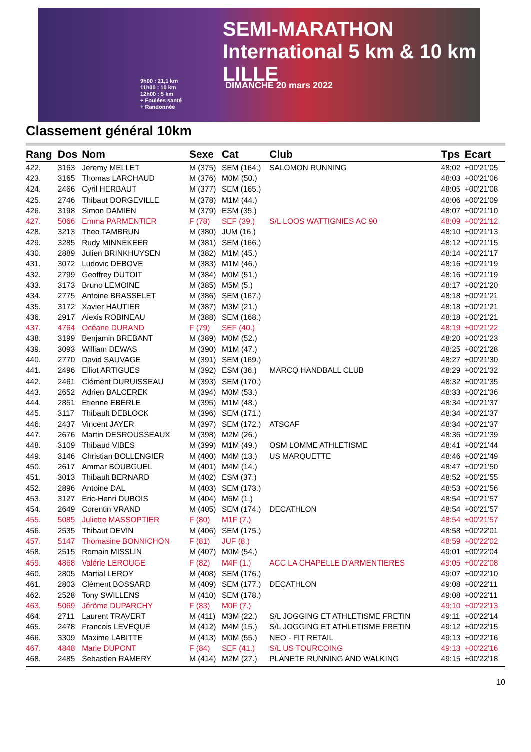SEMI-MARATHON International 5 km & 10 km LILLE
9h00 : 21,1 km
11h00 : 10 km
12h00 : 5 km
+ Foulées santé
+ Randonnée
DIMANCHE 20 mars 2022
Classement général 10km
| Rang | Dos | Nom | Sexe | Cat | Club | Tps | Ecart |
| --- | --- | --- | --- | --- | --- | --- | --- |
| 422. | 3163 | Jeremy MELLET | M (375) | SEM (164.) | SALOMON RUNNING | 48:02 | +00'21'05 |
| 423. | 3165 | Thomas LARCHAUD | M (376) | M0M (50.) | | 48:03 | +00'21'06 |
| 424. | 2466 | Cyril HERBAUT | M (377) | SEM (165.) | | 48:05 | +00'21'08 |
| 425. | 2746 | Thibaut DORGEVILLE | M (378) | M1M (44.) | | 48:06 | +00'21'09 |
| 426. | 3198 | Simon DAMIEN | M (379) | ESM (35.) | | 48:07 | +00'21'10 |
| 427. | 5066 | Emma PARMENTIER | F (78) | SEF (39.) | S/L LOOS WATTIGNIES AC 90 | 48:09 | +00'21'12 |
| 428. | 3213 | Theo TAMBRUN | M (380) | JUM (16.) | | 48:10 | +00'21'13 |
| 429. | 3285 | Rudy MINNEKEER | M (381) | SEM (166.) | | 48:12 | +00'21'15 |
| 430. | 2889 | Julien BRINKHUYSEN | M (382) | M1M (45.) | | 48:14 | +00'21'17 |
| 431. | 3072 | Ludovic DEBOVE | M (383) | M1M (46.) | | 48:16 | +00'21'19 |
| 432. | 2799 | Geoffrey DUTOIT | M (384) | M0M (51.) | | 48:16 | +00'21'19 |
| 433. | 3173 | Bruno LEMOINE | M (385) | M5M (5.) | | 48:17 | +00'21'20 |
| 434. | 2775 | Antoine BRASSELET | M (386) | SEM (167.) | | 48:18 | +00'21'21 |
| 435. | 3172 | Xavier HAUTIER | M (387) | M3M (21.) | | 48:18 | +00'21'21 |
| 436. | 2917 | Alexis ROBINEAU | M (388) | SEM (168.) | | 48:18 | +00'21'21 |
| 437. | 4764 | Océane DURAND | F (79) | SEF (40.) | | 48:19 | +00'21'22 |
| 438. | 3199 | Benjamin BREBANT | M (389) | M0M (52.) | | 48:20 | +00'21'23 |
| 439. | 3093 | William DEWAS | M (390) | M1M (47.) | | 48:25 | +00'21'28 |
| 440. | 2770 | David SAUVAGE | M (391) | SEM (169.) | | 48:27 | +00'21'30 |
| 441. | 2496 | Elliot ARTIGUES | M (392) | ESM (36.) | MARCQ HANDBALL CLUB | 48:29 | +00'21'32 |
| 442. | 2461 | Clément DURUISSEAU | M (393) | SEM (170.) | | 48:32 | +00'21'35 |
| 443. | 2652 | Adrien BALCEREK | M (394) | M0M (53.) | | 48:33 | +00'21'36 |
| 444. | 2851 | Etienne EBERLE | M (395) | M1M (48.) | | 48:34 | +00'21'37 |
| 445. | 3117 | Thibault DEBLOCK | M (396) | SEM (171.) | | 48:34 | +00'21'37 |
| 446. | 2437 | Vincent JAYER | M (397) | SEM (172.) | ATSCAF | 48:34 | +00'21'37 |
| 447. | 2676 | Martin DESROUSSEAUX | M (398) | M2M (26.) | | 48:36 | +00'21'39 |
| 448. | 3109 | Thibaud VIBES | M (399) | M1M (49.) | OSM LOMME ATHLETISME | 48:41 | +00'21'44 |
| 449. | 3146 | Christian BOLLENGIER | M (400) | M4M (13.) | US MARQUETTE | 48:46 | +00'21'49 |
| 450. | 2617 | Ammar BOUBGUEL | M (401) | M4M (14.) | | 48:47 | +00'21'50 |
| 451. | 3013 | Thibault BERNARD | M (402) | ESM (37.) | | 48:52 | +00'21'55 |
| 452. | 2896 | Antoine DAL | M (403) | SEM (173.) | | 48:53 | +00'21'56 |
| 453. | 3127 | Eric-Henri DUBOIS | M (404) | M6M (1.) | | 48:54 | +00'21'57 |
| 454. | 2649 | Corentin VRAND | M (405) | SEM (174.) | DECATHLON | 48:54 | +00'21'57 |
| 455. | 5085 | Juliette MASSOPTIER | F (80) | M1F (7.) | | 48:54 | +00'21'57 |
| 456. | 2535 | Thibaut DEVIN | M (406) | SEM (175.) | | 48:58 | +00'22'01 |
| 457. | 5147 | Thomasine BONNICHON | F (81) | JUF (8.) | | 48:59 | +00'22'02 |
| 458. | 2515 | Romain MISSLIN | M (407) | M0M (54.) | | 49:01 | +00'22'04 |
| 459. | 4868 | Valérie LEROUGE | F (82) | M4F (1.) | ACC LA CHAPELLE D'ARMENTIERES | 49:05 | +00'22'08 |
| 460. | 2805 | Martial LEROY | M (408) | SEM (176.) | | 49:07 | +00'22'10 |
| 461. | 2803 | Clément BOSSARD | M (409) | SEM (177.) | DECATHLON | 49:08 | +00'22'11 |
| 462. | 2528 | Tony SWILLENS | M (410) | SEM (178.) | | 49:08 | +00'22'11 |
| 463. | 5069 | Jérôme DUPARCHY | F (83) | M0F (7.) | | 49:10 | +00'22'13 |
| 464. | 2711 | Laurent TRAVERT | M (411) | M3M (22.) | S/L JOGGING ET ATHLETISME FRETIN | 49:11 | +00'22'14 |
| 465. | 2478 | Francois LEVEQUE | M (412) | M4M (15.) | S/L JOGGING ET ATHLETISME FRETIN | 49:12 | +00'22'15 |
| 466. | 3309 | Maxime LABITTE | M (413) | M0M (55.) | NEO - FIT RETAIL | 49:13 | +00'22'16 |
| 467. | 4848 | Marie DUPONT | F (84) | SEF (41.) | S/L US TOURCOING | 49:13 | +00'22'16 |
| 468. | 2485 | Sebastien RAMERY | M (414) | M2M (27.) | PLANETE RUNNING AND WALKING | 49:15 | +00'22'18 |
10